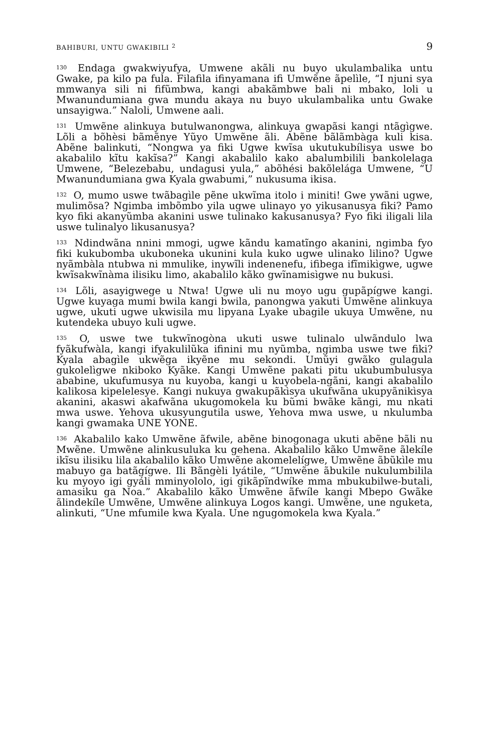BAHIBURI, UNTU GWAKIBILI <sup>2</sup> 9
<sup>130</sup> Endaga gwakwiyufya, Umwene akãli nu buyo ukulambalika untu Gwake, pa kilo pa fula. Filafila ifinyamana ifi Umwẽne ãpelìle, “I njuni sya mmwanya sili ni fifũmbwa, kangi abakãmbwe bali ni mbako, loli u Mwanundumiana gwa mundu akaya nu buyo ukulambalika untu Gwake unsayigwa.” Naloli, Umwene aali.
<sup>131</sup> Umwẽne alinkuya butulwanongwa, alinkuya gwapãsi kangi ntãgìgwe. Lõli a bõhèsi bãmẽnye Yũyo Umwẽne ãli. Abẽne bãlãmbàga kuli kisa. Abẽne balinkuti, “Nongwa ya fiki Ugwe kwĩsa ukutukubílisya uswe bo akabalilo kĩtu kakĩsa?” Kangi akabalilo kako abalumbilili bankolelaga Umwene, “Belezebabu, undagusi yula,” abõhési bakõlelága Umwene, “U Mwanundumiana gwa Kyala gwabumi,” nukusuma ikisa.
<sup>132</sup> O, mumo uswe twãbagìle pẽne ukwĩma itolo i miniti! Gwe ywãni ugwe, mulimõsa? Ngimba imbõmbo yila ugwe ulinayo yo yikusanusya fiki? Pamo kyo fiki akanyũmba akanini uswe tulinako kakusanusya? Fyo fiki iligali lila uswe tulinalyo likusanusya?
<sup>133</sup> Ndindwãna nnini mmogi, ugwe kãndu kamatĩngo akanini, ngimba fyo fiki kukubomba ukuboneka ukunini kula kuko ugwe ulinako lilino? Ugwe nyãmbàla ntubwa ni mmulike, inywĩli indenenefu, ifibega ifĩmikìgwe, ugwe kwĩsakwĩnàma ilisiku limo, akabalilo kãko gwĩnamisìgwe nu bukusi.
<sup>134</sup> Lõli, asayigwege u Ntwa! Ugwe uli nu moyo ugu gupãpígwe kangi. Ugwe kuyaga mumi bwila kangi bwila, panongwa yakuti Umwẽne alinkuya ugwe, ukuti ugwe ukwisila mu lipyana Lyake ubagile ukuya Umwẽne, nu kutendeka ubuyo kuli ugwe.
<sup>135</sup> O, uswe twe tukwĩnogòna ukuti uswe tulinalo ulwãndulo lwa fyãkufwàla, kangi ifyakulilũka ifinini mu nyũmba, ngimba uswe twe fiki? Kyala abagìle ukwẽga ikyẽne mu sekondi. Umũyi gwãko gulagula gukolelìgwe nkiboko Kyãke. Kangi Umwẽne pakati pitu ukubumbulusya ababine, ukufumusya nu kuyoba, kangi u kuyobela-ngãni, kangi akabalilo kalikosa kipelelesye. Kangi nukuya gwakupãkìsya ukufwãna ukupyãnikìsya akanini, akaswi akafwãna ukugomokela ku bũmi bwãke kãngi, mu nkati mwa uswe. Yehova ukusyungutila uswe, Yehova mwa uswe, u nkulumba kangi gwamaka UNE YONE.
<sup>136</sup> Akabalilo kako Umwẽne ãfwile, abẽne binogonaga ukuti abẽne bãli nu Mwẽne. Umwẽne alinkusuluka ku gehena. Akabalilo kãko Umwẽne ãlekíle ikĩsu ilisiku lila akabalilo kãko Umwẽne akomelelígwe, Umwẽne ãbũkìle mu mabuyo ga batãgígwe. Ili Bãngèli lyátile, “Umwẽne ãbukile nukulumbilila ku myoyo igi gyáli mminyololo, igi gikãpĩndwíke mma mbukubilwe-butali, amasiku ga Noa.” Akabalilo kãko Umwẽne ãfwíle kangi Mbepo Gwãke ãlindekíle Umwẽne, Umwẽne alinkuya Logos kangi. Umwẽne, une nguketa, alinkuti, “Une mfumile kwa Kyala. Une ngugomokela kwa Kyala.”